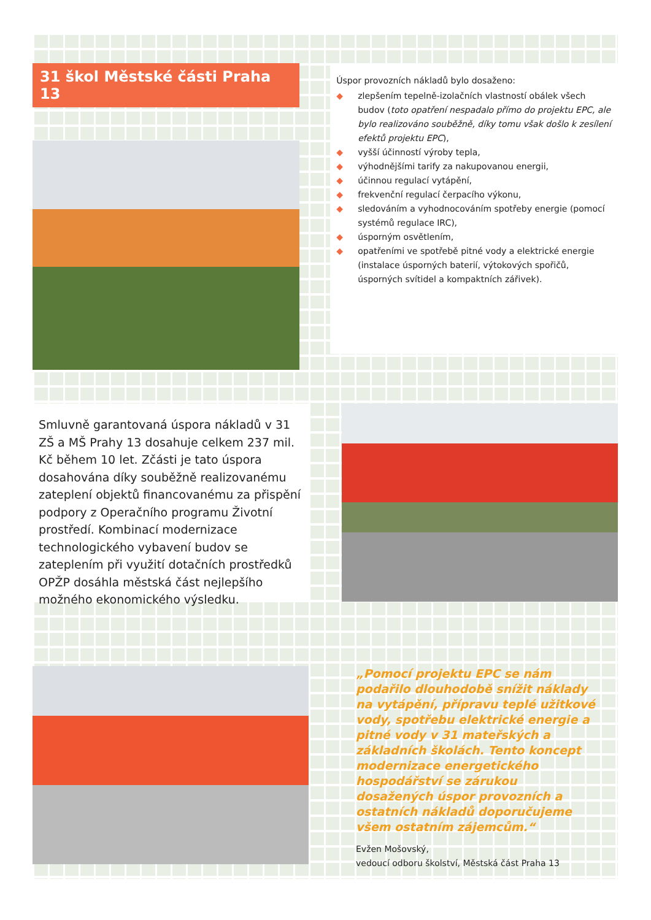31 škol Městské části Praha 13
Úspor provozních nákladů bylo dosaženo:
◆ zlepšením tepelně-izolačních vlastností obálek všech budov (toto opatření nespadalo přímo do projektu EPC, ale bylo realizováno souběžně, díky tomu však došlo k zesílení efektů projektu EPC),
◆ vyšší účinností výroby tepla,
◆ výhodnějšími tarify za nakupovanou energii,
◆ účinnou regulací vytápění,
◆ frekvenční regulací čerpacího výkonu,
◆ sledováním a vyhodnocováním spotřeby energie (pomocí systémů regulace IRC),
◆ úsporným osvětlením,
◆ opatřeními ve spotřebě pitné vody a elektrické energie (instalace úsporných baterií, výtokových spořičů, úsporných svítidel a kompaktních zářivek).
Smluvně garantovaná úspora nákladů v 31 ZŠ a MŠ Prahy 13 dosahuje celkem 237 mil. Kč během 10 let. Zčásti je tato úspora dosahována díky souběžně realizovanému zateplení objektů financovanému za přispění podpory z Operačního programu Životní prostředí. Kombinací modernizace technologického vybavení budov se zateplením při využití dotačních prostředků OPŽP dosáhla městská část nejlepšího možného ekonomického výsledku.
„Pomocí projektu EPC se nám podařilo dlouhodobě snížit náklady na vytápění, přípravu teplé užitkové vody, spotřebu elektrické energie a pitné vody v 31 mateřských a základních školách. Tento koncept modernizace energetického hospodářství se zárukou dosažených úspor provozních a ostatních nákladů doporučujeme všem ostatním zájemcům.“
Evžen Mošovský,
vedoucí odboru školství, Městská část Praha 13